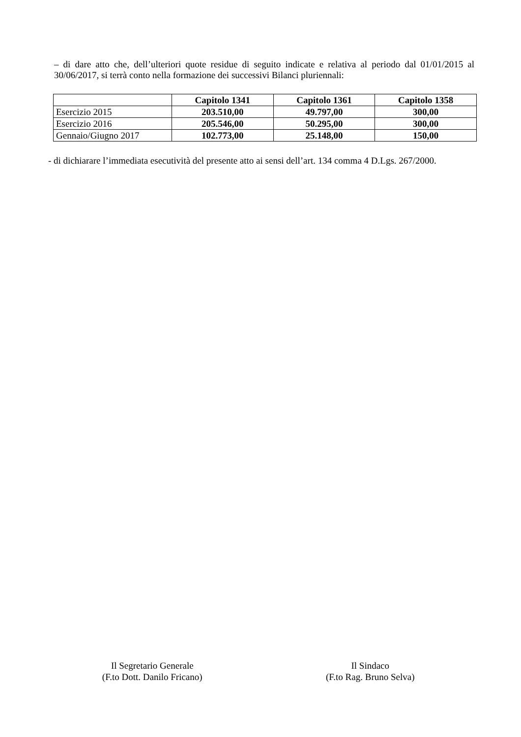– di dare atto che, dell’ulteriori quote residue di seguito indicate e relativa al periodo dal 01/01/2015 al 30/06/2017, si terrà conto nella formazione dei successivi Bilanci pluriennali:
| | Capitolo 1341 | Capitolo 1361 | Capitolo 1358 |
| --- | --- | --- | --- |
| Esercizio 2015 | 203.510,00 | 49.797,00 | 300,00 |
| Esercizio 2016 | 205.546,00 | 50.295,00 | 300,00 |
| Gennaio/Giugno 2017 | 102.773,00 | 25.148,00 | 150,00 |
- di dichiarare l’immediata esecutività del presente atto ai sensi dell’art. 134 comma 4 D.Lgs. 267/2000.
Il Segretario Generale
(F.to Dott. Danilo Fricano)
Il Sindaco
(F.to Rag. Bruno Selva)